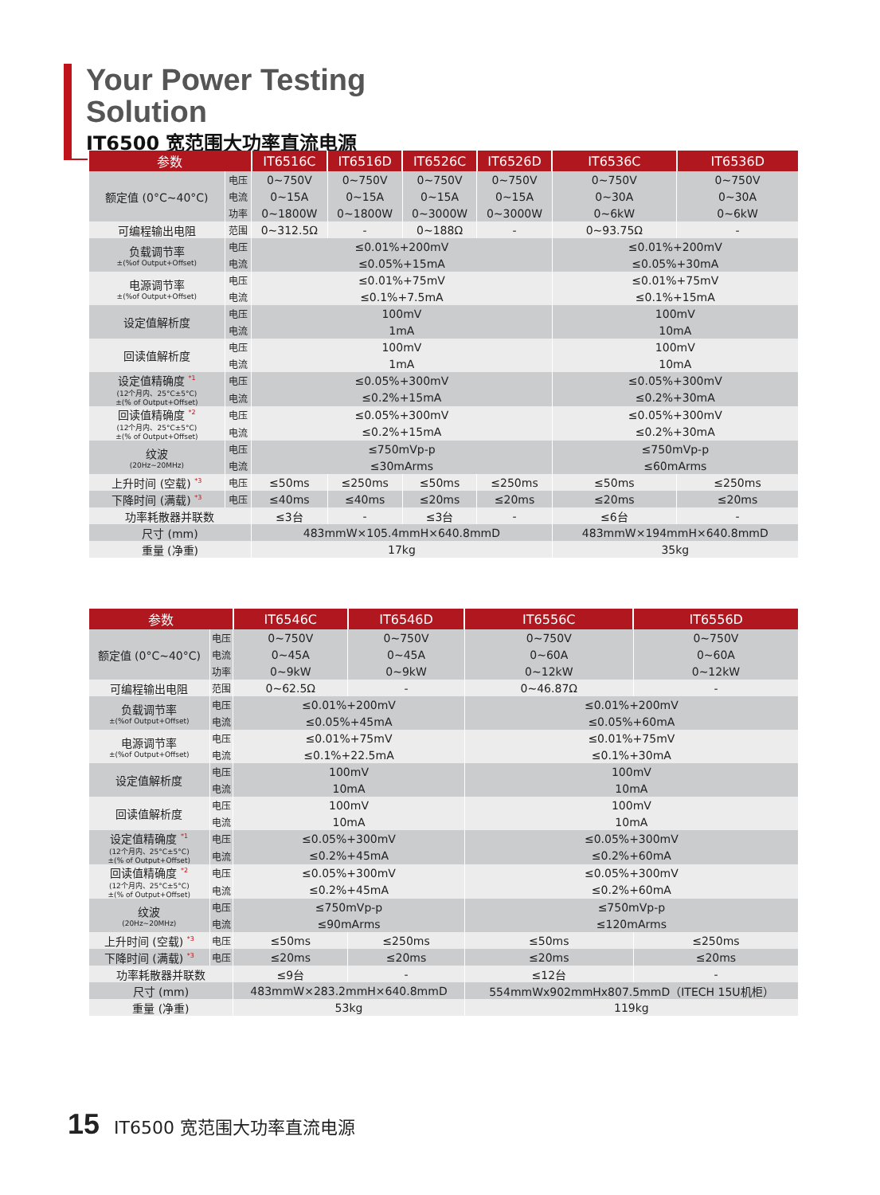Your Power Testing Solution
IT6500 宽范围大功率直流电源
| 参数 | | IT6516C | IT6516D | IT6526C | IT6526D | IT6536C | IT6536D |
| --- | --- | --- | --- | --- | --- | --- | --- |
| 额定值 (0°C~40°C) | 电压 | 0~750V | 0~750V | 0~750V | 0~750V | 0~750V | 0~750V |
| | 电流 | 0~15A | 0~15A | 0~15A | 0~15A | 0~30A | 0~30A |
| | 功率 | 0~1800W | 0~1800W | 0~3000W | 0~3000W | 0~6kW | 0~6kW |
| 可编程输出电阻 | 范围 | 0~312.5Ω | - | 0~188Ω | - | 0~93.75Ω | - |
| 负载调节率 ±(%of Output+Offset) | 电压 | ≤0.01%+200mV | | | | ≤0.01%+200mV | |
| | 电流 | ≤0.05%+15mA | | | | ≤0.05%+30mA | |
| 电源调节率 ±(%of Output+Offset) | 电压 | ≤0.01%+75mV | | | | ≤0.01%+75mV | |
| | 电流 | ≤0.1%+7.5mA | | | | ≤0.1%+15mA | |
| 设定值解析度 | 电压 | 100mV | | | | 100mV | |
| | 电流 | 1mA | | | | 10mA | |
| 回读值解析度 | 电压 | 100mV | | | | 100mV | |
| | 电流 | 1mA | | | | 10mA | |
| 设定值精确度 <sup>*1</sup> (12个月内、25°C±5°C) ±(% of Output+Offset) | 电压 | ≤0.05%+300mV | | | | ≤0.05%+300mV | |
| | 电流 | ≤0.2%+15mA | | | | ≤0.2%+30mA | |
| 回读值精确度 <sup>*2</sup> (12个月内、25°C±5°C) ±(% of Output+Offset) | 电压 | ≤0.05%+300mV | | | | ≤0.05%+300mV | |
| | 电流 | ≤0.2%+15mA | | | | ≤0.2%+30mA | |
| 纹波 (20Hz~20MHz) | 电压 | ≤750mVp-p | | | | ≤750mVp-p | |
| | 电流 | ≤30mArms | | | | ≤60mArms | |
| 上升时间 (空载) <sup>*3</sup> | 电压 | ≤50ms | ≤250ms | ≤50ms | ≤250ms | ≤50ms | ≤250ms |
| 下降时间 (满载) <sup>*3</sup> | 电压 | ≤40ms | ≤40ms | ≤20ms | ≤20ms | ≤20ms | ≤20ms |
| 功率耗散器并联数 | | ≤3台 | - | ≤3台 | - | ≤6台 | - |
| 尺寸 (mm) | | 483mmW×105.4mmH×640.8mmD | | | | 483mmW×194mmH×640.8mmD | |
| 重量 (净重) | | 17kg | | | | 35kg | |
| 参数 | | IT6546C | IT6546D | IT6556C | IT6556D |
| --- | --- | --- | --- | --- | --- |
| 额定值 (0°C~40°C) | 电压 | 0~750V | 0~750V | 0~750V | 0~750V |
| | 电流 | 0~45A | 0~45A | 0~60A | 0~60A |
| | 功率 | 0~9kW | 0~9kW | 0~12kW | 0~12kW |
| 可编程输出电阻 | 范围 | 0~62.5Ω | - | 0~46.87Ω | - |
| 负载调节率 ±(%of Output+Offset) | 电压 | ≤0.01%+200mV | | ≤0.01%+200mV | |
| | 电流 | ≤0.05%+45mA | | ≤0.05%+60mA | |
| 电源调节率 ±(%of Output+Offset) | 电压 | ≤0.01%+75mV | | ≤0.01%+75mV | |
| | 电流 | ≤0.1%+22.5mA | | ≤0.1%+30mA | |
| 设定值解析度 | 电压 | 100mV | | 100mV | |
| | 电流 | 10mA | | 10mA | |
| 回读值解析度 | 电压 | 100mV | | 100mV | |
| | 电流 | 10mA | | 10mA | |
| 设定值精确度 <sup>*1</sup> (12个月内、25°C±5°C) ±(% of Output+Offset) | 电压 | ≤0.05%+300mV | | ≤0.05%+300mV | |
| | 电流 | ≤0.2%+45mA | | ≤0.2%+60mA | |
| 回读值精确度 <sup>*2</sup> (12个月内、25°C±5°C) ±(% of Output+Offset) | 电压 | ≤0.05%+300mV | | ≤0.05%+300mV | |
| | 电流 | ≤0.2%+45mA | | ≤0.2%+60mA | |
| 纹波 (20Hz~20MHz) | 电压 | ≤750mVp-p | | ≤750mVp-p | |
| | 电流 | ≤90mArms | | ≤120mArms | |
| 上升时间 (空载) <sup>*3</sup> | 电压 | ≤50ms | ≤250ms | ≤50ms | ≤250ms |
| 下降时间 (满载) <sup>*3</sup> | 电压 | ≤20ms | ≤20ms | ≤20ms | ≤20ms |
| 功率耗散器并联数 | | ≤9台 | - | ≤12台 | - |
| 尺寸 (mm) | | 483mmW×283.2mmH×640.8mmD | | 554mmWx902mmHx807.5mmD（ITECH 15U机柜） | |
| 重量 (净重) | | 53kg | | 119kg | |
15 IT6500 宽范围大功率直流电源